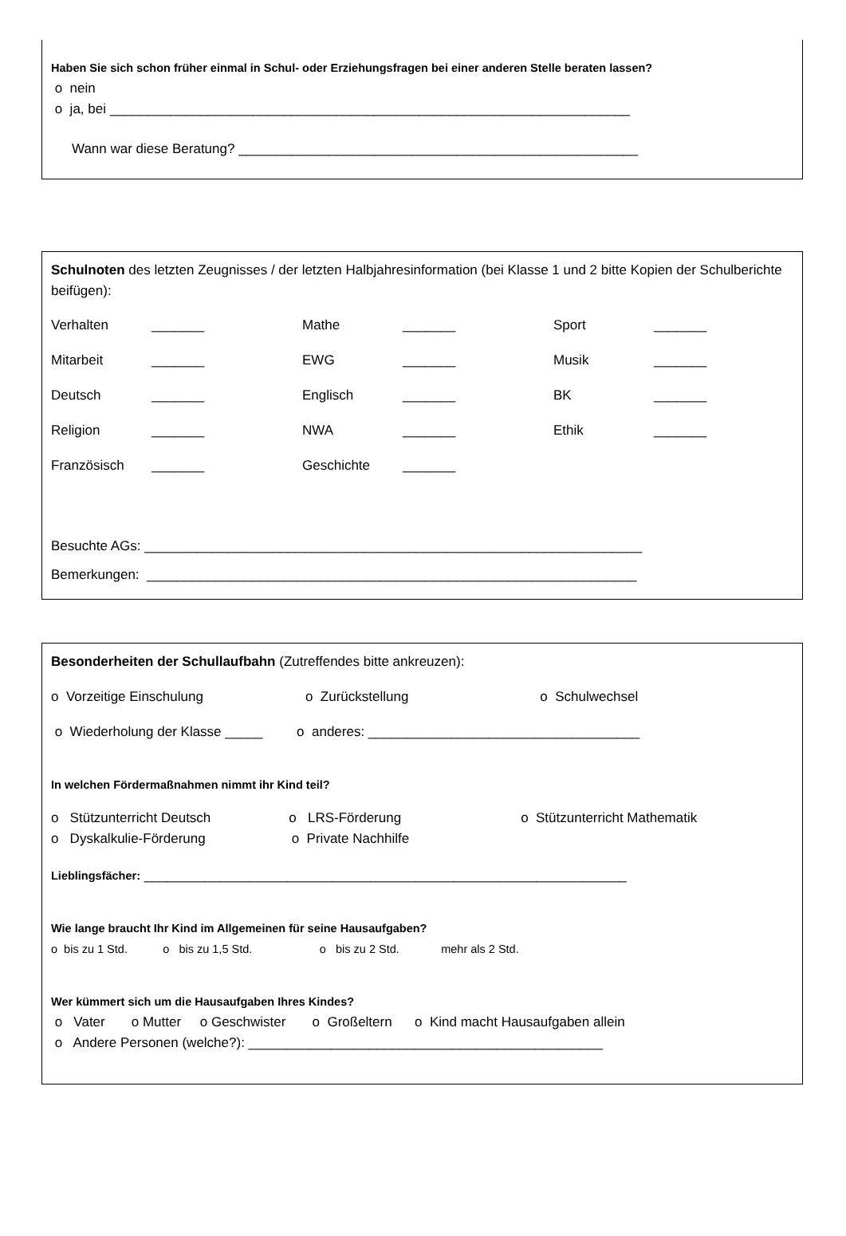Haben Sie sich schon früher einmal in Schul- oder Erziehungsfragen bei einer anderen Stelle beraten lassen?
o nein
o ja, bei _____________________________________________________________________
Wann war diese Beratung? _____________________________________________________
Schulnoten des letzten Zeugnisses / der letzten Halbjahresinformation (bei Klasse 1 und 2 bitte Kopien der Schulberichte beifügen):
| Verhalten | _______ | Mathe | _______ | Sport | _______ |
| Mitarbeit | _______ | EWG | _______ | Musik | _______ |
| Deutsch | _______ | Englisch | _______ | BK | _______ |
| Religion | _______ | NWA | _______ | Ethik | _______ |
| Französisch | _______ | Geschichte | _______ | | |
Besuchte AGs: __________________________________________________________________
Bemerkungen: _________________________________________________________________
Besonderheiten der Schullaufbahn (Zutreffendes bitte ankreuzen):
o Vorzeitige Einschulung o Zurückstellung o Schulwechsel
o Wiederholung der Klasse _____ o anderes: ____________________________________
In welchen Fördermaßnahmen nimmt ihr Kind teil?
o Stützunterricht Deutsch o LRS-Förderung o Stützunterricht Mathematik
o Dyskalkulie-Förderung o Private Nachhilfe
Lieblingsfächer: ________________________________________________________________
Wie lange braucht Ihr Kind im Allgemeinen für seine Hausaufgaben?
o bis zu 1 Std. o bis zu 1,5 Std. o bis zu 2 Std. mehr als 2 Std.
Wer kümmert sich um die Hausaufgaben Ihres Kindes?
o Vater o Mutter o Geschwister o Großeltern o Kind macht Hausaufgaben allein
o Andere Personen (welche?): _______________________________________________